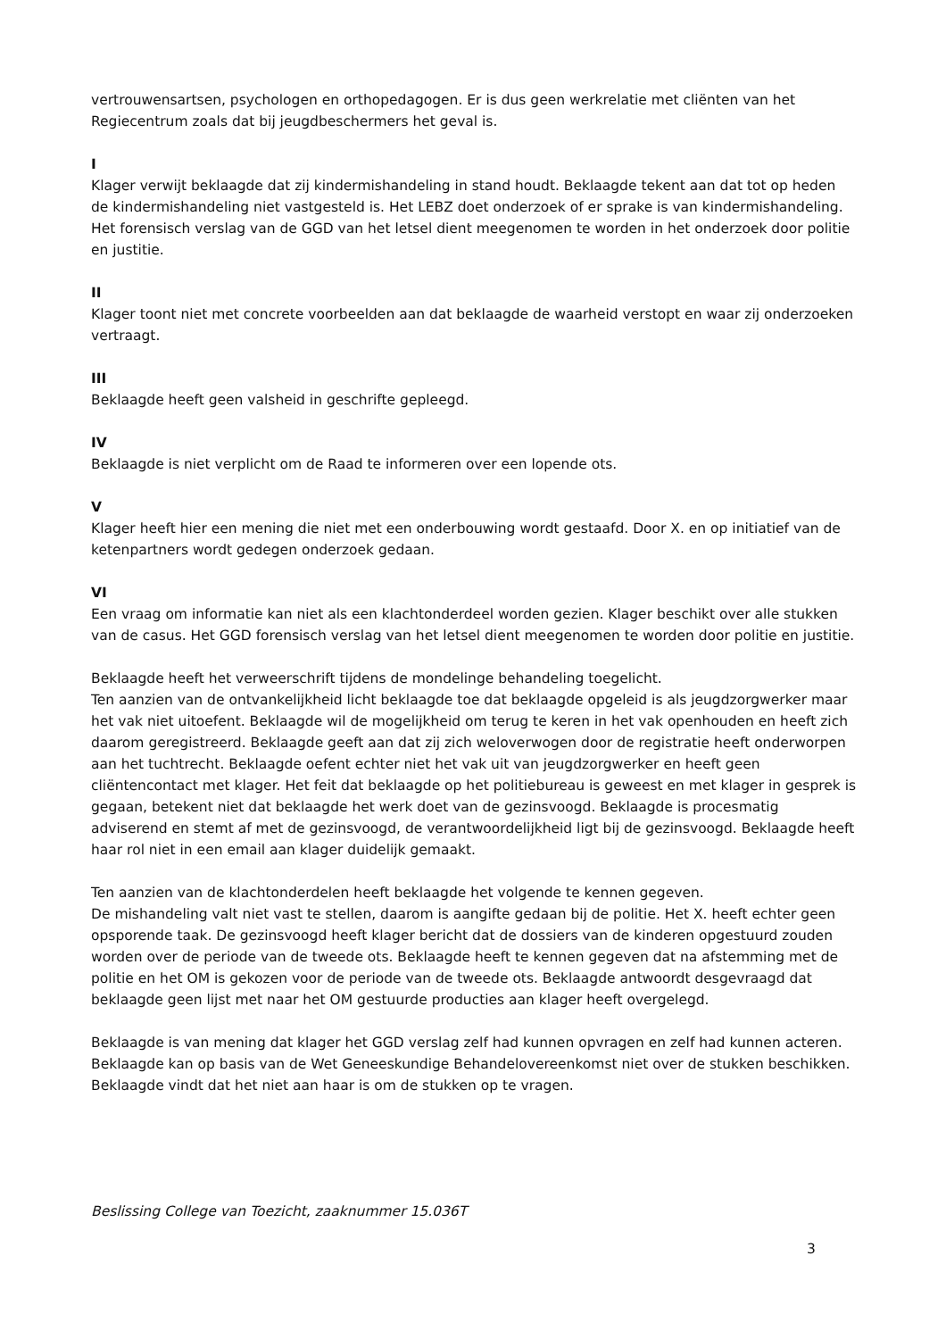vertrouwensartsen, psychologen en orthopedagogen. Er is dus geen werkrelatie met cliënten van het Regiecentrum zoals dat bij jeugdbeschermers het geval is.
I
Klager verwijt beklaagde dat zij kindermishandeling in stand houdt. Beklaagde tekent aan dat tot op heden de kindermishandeling niet vastgesteld is. Het LEBZ doet onderzoek of er sprake is van kindermishandeling. Het forensisch verslag van de GGD van het letsel dient meegenomen te worden in het onderzoek door politie en justitie.
II
Klager toont niet met concrete voorbeelden aan dat beklaagde de waarheid verstopt en waar zij onderzoeken vertraagt.
III
Beklaagde heeft geen valsheid in geschrifte gepleegd.
IV
Beklaagde is niet verplicht om de Raad te informeren over een lopende ots.
V
Klager heeft hier een mening die niet met een onderbouwing wordt gestaafd. Door X. en op initiatief van de ketenpartners wordt gedegen onderzoek gedaan.
VI
Een vraag om informatie kan niet als een klachtonderdeel worden gezien. Klager beschikt over alle stukken van de casus. Het GGD forensisch verslag van het letsel dient meegenomen te worden door politie en justitie.
Beklaagde heeft het verweerschrift tijdens de mondelinge behandeling toegelicht.
Ten aanzien van de ontvankelijkheid licht beklaagde toe dat beklaagde opgeleid is als jeugdzorgwerker maar het vak niet uitoefent. Beklaagde wil de mogelijkheid om terug te keren in het vak openhouden en heeft zich daarom geregistreerd. Beklaagde geeft aan dat zij zich weloverwogen door de registratie heeft onderworpen aan het tuchtrecht. Beklaagde oefent echter niet het vak uit van jeugdzorgwerker en heeft geen cliëntencontact met klager. Het feit dat beklaagde op het politiebureau is geweest en met klager in gesprek is gegaan, betekent niet dat beklaagde het werk doet van de gezinsvoogd. Beklaagde is procesmatig adviserend en stemt af met de gezinsvoogd, de verantwoordelijkheid ligt bij de gezinsvoogd. Beklaagde heeft haar rol niet in een email aan klager duidelijk gemaakt.
Ten aanzien van de klachtonderdelen heeft beklaagde het volgende te kennen gegeven.
De mishandeling valt niet vast te stellen, daarom is aangifte gedaan bij de politie. Het X. heeft echter geen opsporende taak. De gezinsvoogd heeft klager bericht dat de dossiers van de kinderen opgestuurd zouden worden over de periode van de tweede ots. Beklaagde heeft te kennen gegeven dat na afstemming met de politie en het OM is gekozen voor de periode van de tweede ots. Beklaagde antwoordt desgevraagd dat beklaagde geen lijst met naar het OM gestuurde producties aan klager heeft overgelegd.
Beklaagde is van mening dat klager het GGD verslag zelf had kunnen opvragen en zelf had kunnen acteren. Beklaagde kan op basis van de Wet Geneeskundige Behandelovereenkomst niet over de stukken beschikken. Beklaagde vindt dat het niet aan haar is om de stukken op te vragen.
Beslissing College van Toezicht, zaaknummer 15.036T
3